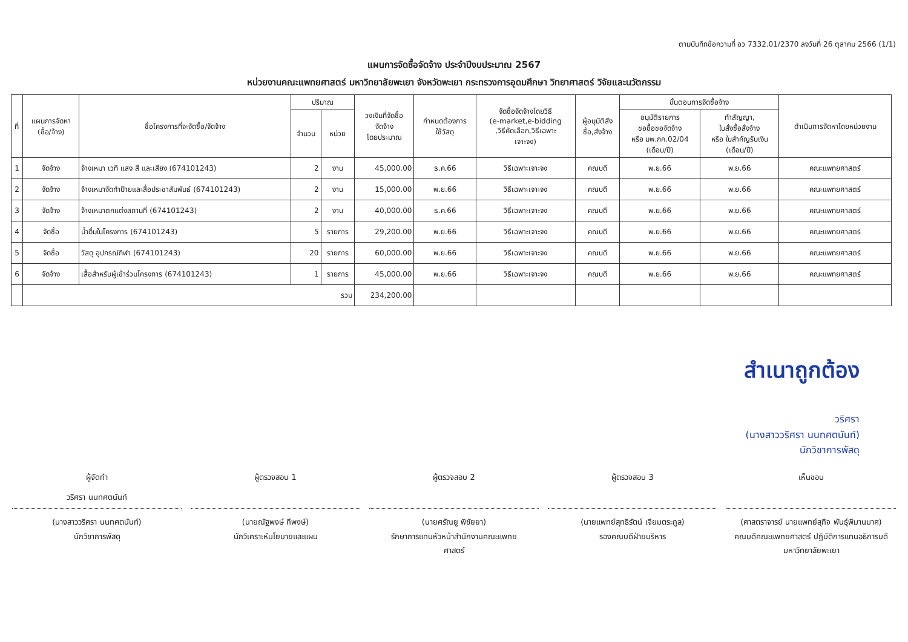ตามบันทึกข้อความที่ อว 7332.01/2370 ลงวันที่ 26 ตุลาคม 2566 (1/1)
แผนการจัดซื้อจัดจ้าง ประจำปีงบประมาณ 2567
หน่วยงานคณะแพทยศาสตร์ มหาวิทยาลัยพะเยา จังหวัดพะเยา กระทรวงการอุดมศึกษา วิทยาศาสตร์ วิจัยและนวัตกรรม
| ที่ | แผนการจัดหา (ซื้อ/จ้าง) | ชื่อโครงการที่จะจัดซื้อ/จัดจ้าง | ปริมาณ | | วงเงินที่จัดซื้อ จัดจ้าง โดยประมาณ | กำหนดต้องการ ใช้วัสดุ | จัดซื้อจัดจ้างโดยวิธี (e-market,e-bidding ,วิธีคัดเลือก,วิธีเฉพาะ เจาะจง) | ผู้อนุมัติสั่ง ซื้อ,สั่งจ้าง | ขั้นตอนการจัดซื้อจ้าง | | ดำเนินการจัดหาโดยหน่วยงาน |
| --- | --- | --- | --- | --- | --- | --- | --- | --- | --- | --- | --- |
| | | | จำนวน | หน่วย | | | | | อนุมัติรายการ ขอซื้อขอจัดจ้าง หรือ มพ.กค.02/04 (เดือน/ปี) | ทำสัญญา, ใบสั่งซื้อสั่งจ้าง หรือ ใบสำคัญรับเงิน (เดือน/ปี) | |
| 1 | จัดจ้าง | จ้างเหมา เวที แสง สี และเสียง (674101243) | 2 | งาน | 45,000.00 | ธ.ค.66 | วิธีเฉพาะเจาะจง | คณบดี | พ.ย.66 | พ.ย.66 | คณะแพทยศาสตร์ |
| 2 | จัดจ้าง | จ้างเหมาจัดทำป้ายและสื่อประชาสัมพันธ์ (674101243) | 2 | งาน | 15,000.00 | พ.ย.66 | วิธีเฉพาะเจาะจง | คณบดี | พ.ย.66 | พ.ย.66 | คณะแพทยศาสตร์ |
| 3 | จัดจ้าง | จ้างเหมาตกแต่งสถานที่ (674101243) | 2 | งาน | 40,000.00 | ธ.ค.66 | วิธีเฉพาะเจาะจง | คณบดี | พ.ย.66 | พ.ย.66 | คณะแพทยศาสตร์ |
| 4 | จัดซื้อ | น้ำดื่มในโครงการ (674101243) | 5 | รายการ | 29,200.00 | พ.ย.66 | วิธีเฉพาะเจาะจง | คณบดี | พ.ย.66 | พ.ย.66 | คณะแพทยศาสตร์ |
| 5 | จัดซื้อ | วัสดุ อุปกรณ์กีฬา (674101243) | 20 | รายการ | 60,000.00 | พ.ย.66 | วิธีเฉพาะเจาะจง | คณบดี | พ.ย.66 | พ.ย.66 | คณะแพทยศาสตร์ |
| 6 | จัดจ้าง | เสื้อสำหรับผู้เข้าร่วมโครงการ (674101243) | 1 | รายการ | 45,000.00 | พ.ย.66 | วิธีเฉพาะเจาะจง | คณบดี | พ.ย.66 | พ.ย.66 | คณะแพทยศาสตร์ |
| | รวม | | | | 234,200.00 | | | | | | |
สำเนาถูกต้อง
วริศรา
(นางสาววริศรา นนทศตนันท์)
นักวิชาการพัสดุ
ผู้จัดทำ
วริศรา นนทศตนันท์
(นางสาววริศรา นนทศตนันท์)
นักวิชาการพัสดุ
ผู้ตรวจสอบ 1
(นายณัฐพงษ์ กีพงษ์)
นักวิเคราะห์นโยบายและแผน
ผู้ตรวจสอบ 2
(นายศรัณยู พิชัยยา)
รักษาการแทนหัวหน้าสำนักงานคณะแพทย
ศาสตร์
ผู้ตรวจสอบ 3
(นายแพทย์สุทธิรัตน์ เจียมตระกูล)
รองคณบดีฝ่ายบริหาร
เห็นชอบ
(ศาสตราจารย์ นายแพทย์สุกิจ พันธุ์พิมานมาศ)
คณบดีคณะแพทยศาสตร์ ปฏิบัติการแทนอธิการบดี
มหาวิทยาลัยพะเยา